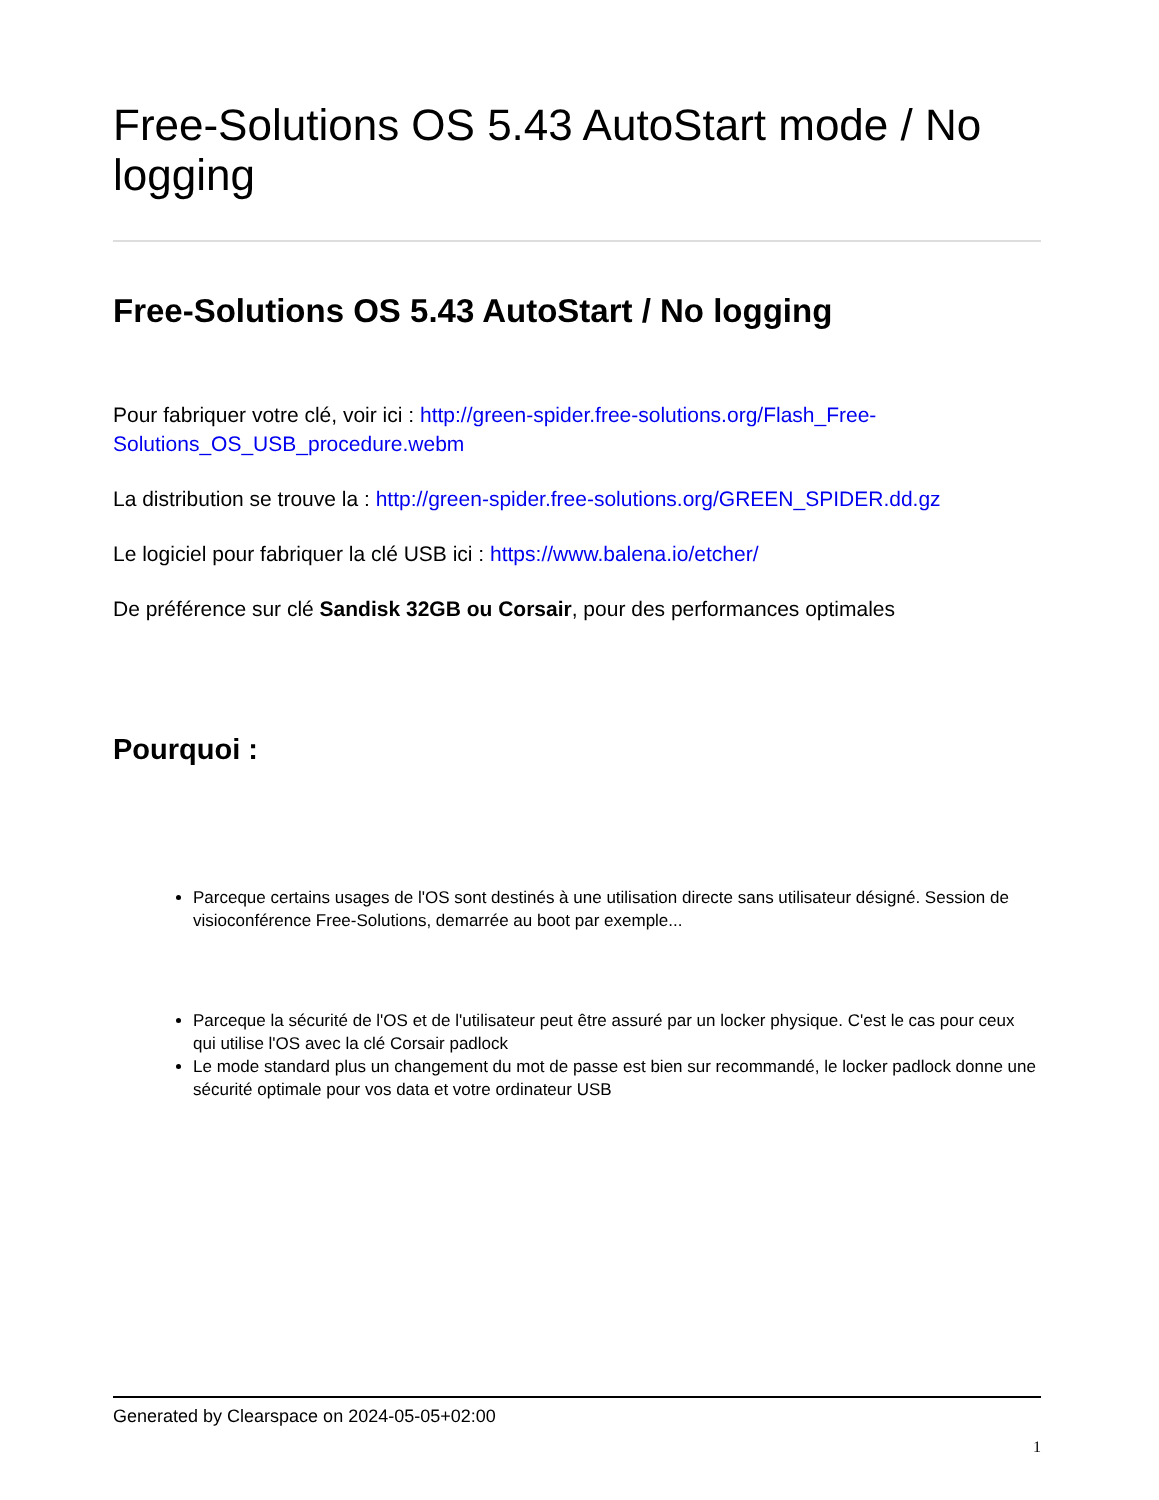Free-Solutions OS 5.43 AutoStart mode / No logging
Free-Solutions OS 5.43 AutoStart / No logging
Pour fabriquer votre clé, voir ici : http://green-spider.free-solutions.org/Flash_Free-Solutions_OS_USB_procedure.webm
La distribution se trouve la : http://green-spider.free-solutions.org/GREEN_SPIDER.dd.gz
Le logiciel pour fabriquer la clé USB ici : https://www.balena.io/etcher/
De préférence sur clé Sandisk 32GB ou Corsair, pour des performances optimales
Pourquoi :
Parceque certains usages de l'OS sont destinés à une utilisation directe sans utilisateur désigné. Session de visioconférence Free-Solutions, demarrée au boot par exemple...
Parceque la sécurité de l'OS et de l'utilisateur peut être assuré par un locker physique. C'est le cas pour ceux qui utilise l'OS avec la clé Corsair padlock
Le mode standard plus un changement du mot de passe est bien sur recommandé, le locker padlock donne une sécurité optimale pour vos data et votre ordinateur USB
Generated by Clearspace on 2024-05-05+02:00
1